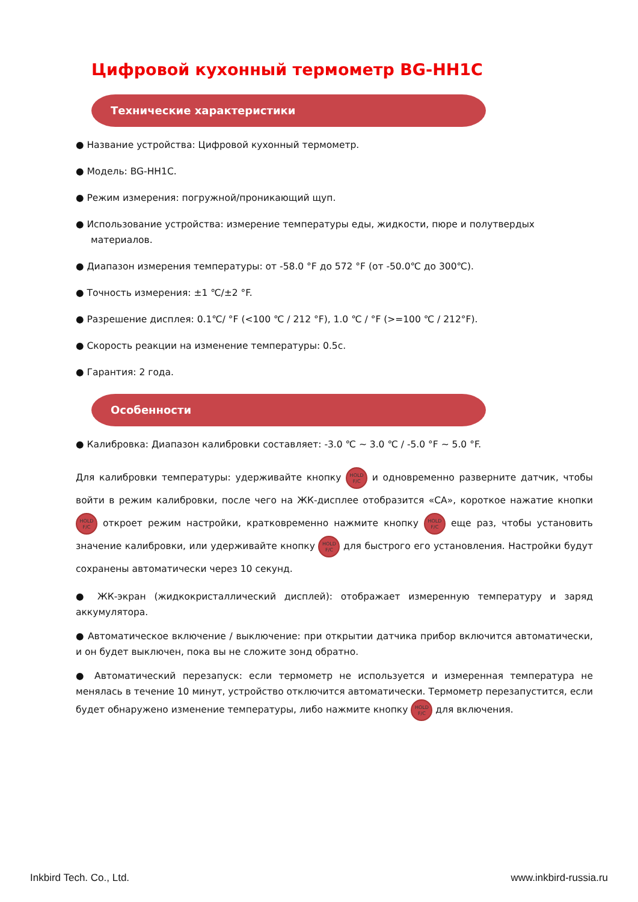Цифровой кухонный термометр BG-HH1C
Технические характеристики
● Название устройства: Цифровой кухонный термометр.
● Модель: BG-HH1C.
● Режим измерения: погружной/проникающий щуп.
● Использование устройства: измерение температуры еды, жидкости, пюре и полутвердых материалов.
● Диапазон измерения температуры: от -58.0 °F до 572 °F (от -50.0℃ до 300℃).
● Точность измерения: ±1 ℃/±2 °F.
● Разрешение дисплея: 0.1℃/ °F (<100 ℃ / 212 °F), 1.0 ℃ / °F (>=100 ℃ / 212°F).
● Скорость реакции на изменение температуры: 0.5с.
● Гарантия: 2 года.
Особенности
● Калибровка: Диапазон калибровки составляет: -3.0 ℃ ~ 3.0 ℃ / -5.0 °F ~ 5.0 °F.
Для калибровки температуры: удерживайте кнопку HOLD
F/C и одновременно разверните датчик, чтобы войти в режим калибровки, после чего на ЖК-дисплее отобразится «CA», короткое нажатие кнопки HOLD
F/C откроет режим настройки, кратковременно нажмите кнопку HOLD
F/C еще раз, чтобы установить значение калибровки, или удерживайте кнопку HOLD
F/C для быстрого его установления. Настройки будут сохранены автоматически через 10 секунд.
● ЖК-экран (жидкокристаллический дисплей): отображает измеренную температуру и заряд аккумулятора.
● Автоматическое включение / выключение: при открытии датчика прибор включится автоматически, и он будет выключен, пока вы не сложите зонд обратно.
● Автоматический перезапуск: если термометр не используется и измеренная температура не менялась в течение 10 минут, устройство отключится автоматически. Термометр перезапустится, если будет обнаружено изменение температуры, либо нажмите кнопку HOLD
F/C для включения.
Inkbird Tech. Co., Ltd. www.inkbird-russia.ru